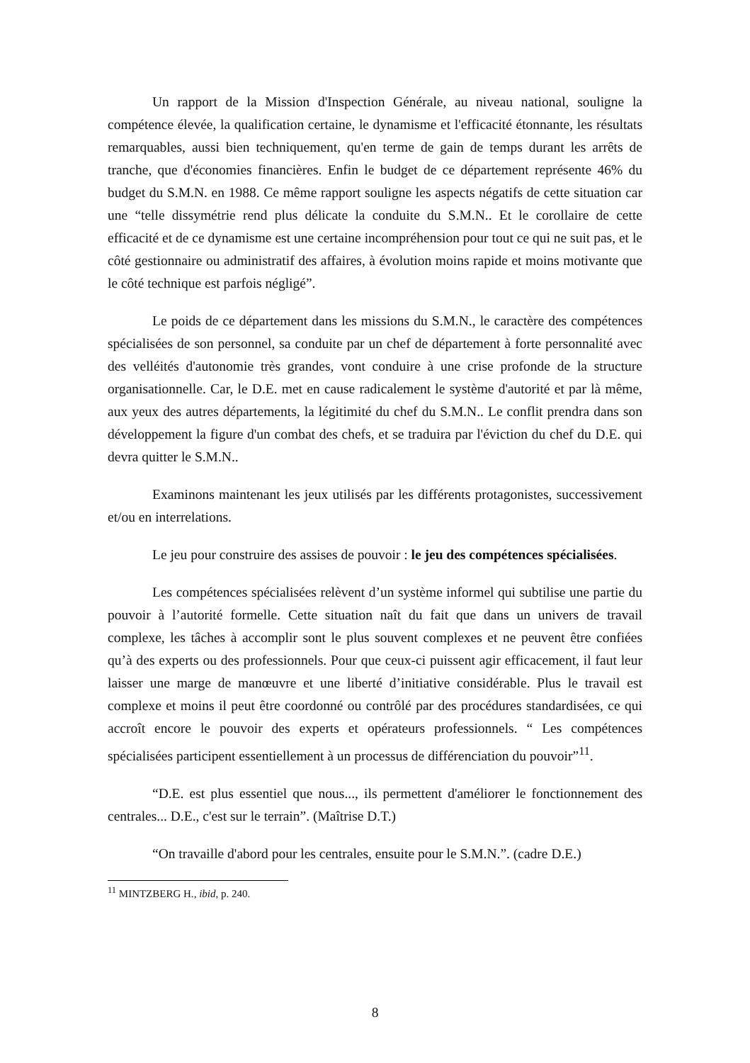Un rapport de la Mission d'Inspection Générale, au niveau national, souligne la compétence élevée, la qualification certaine, le dynamisme et l'efficacité étonnante, les résultats remarquables, aussi bien techniquement, qu'en terme de gain de temps durant les arrêts de tranche, que d'économies financières. Enfin le budget de ce département représente 46% du budget du S.M.N. en 1988. Ce même rapport souligne les aspects négatifs de cette situation car une “telle dissymétrie rend plus délicate la conduite du S.M.N.. Et le corollaire de cette efficacité et de ce dynamisme est une certaine incompréhension pour tout ce qui ne suit pas, et le côté gestionnaire ou administratif des affaires, à évolution moins rapide et moins motivante que le côté technique est parfois négligé”.
Le poids de ce département dans les missions du S.M.N., le caractère des compétences spécialisées de son personnel, sa conduite par un chef de département à forte personnalité avec des velléités d'autonomie très grandes, vont conduire à une crise profonde de la structure organisationnelle. Car, le D.E. met en cause radicalement le système d'autorité et par là même, aux yeux des autres départements, la légitimité du chef du S.M.N.. Le conflit prendra dans son développement la figure d'un combat des chefs, et se traduira par l'éviction du chef du D.E. qui devra quitter le S.M.N..
Examinons maintenant les jeux utilisés par les différents protagonistes, successivement et/ou en interrelations.
Le jeu pour construire des assises de pouvoir : le jeu des compétences spécialisées.
Les compétences spécialisées relèvent d’un système informel qui subtilise une partie du pouvoir à l’autorité formelle. Cette situation naît du fait que dans un univers de travail complexe, les tâches à accomplir sont le plus souvent complexes et ne peuvent être confiées qu’à des experts ou des professionnels. Pour que ceux-ci puissent agir efficacement, il faut leur laisser une marge de manœuvre et une liberté d’initiative considérable. Plus le travail est complexe et moins il peut être coordonné ou contrôlé par des procédures standardisées, ce qui accroît encore le pouvoir des experts et opérateurs professionnels. “ Les compétences spécialisées participent essentiellement à un processus de différenciation du pouvoir”<sup>11</sup>.
“D.E. est plus essentiel que nous..., ils permettent d'améliorer le fonctionnement des centrales... D.E., c'est sur le terrain”. (Maîtrise D.T.)
“On travaille d'abord pour les centrales, ensuite pour le S.M.N.”. (cadre D.E.)
<sup>11</sup> MINTZBERG H., ibid, p. 240.
8